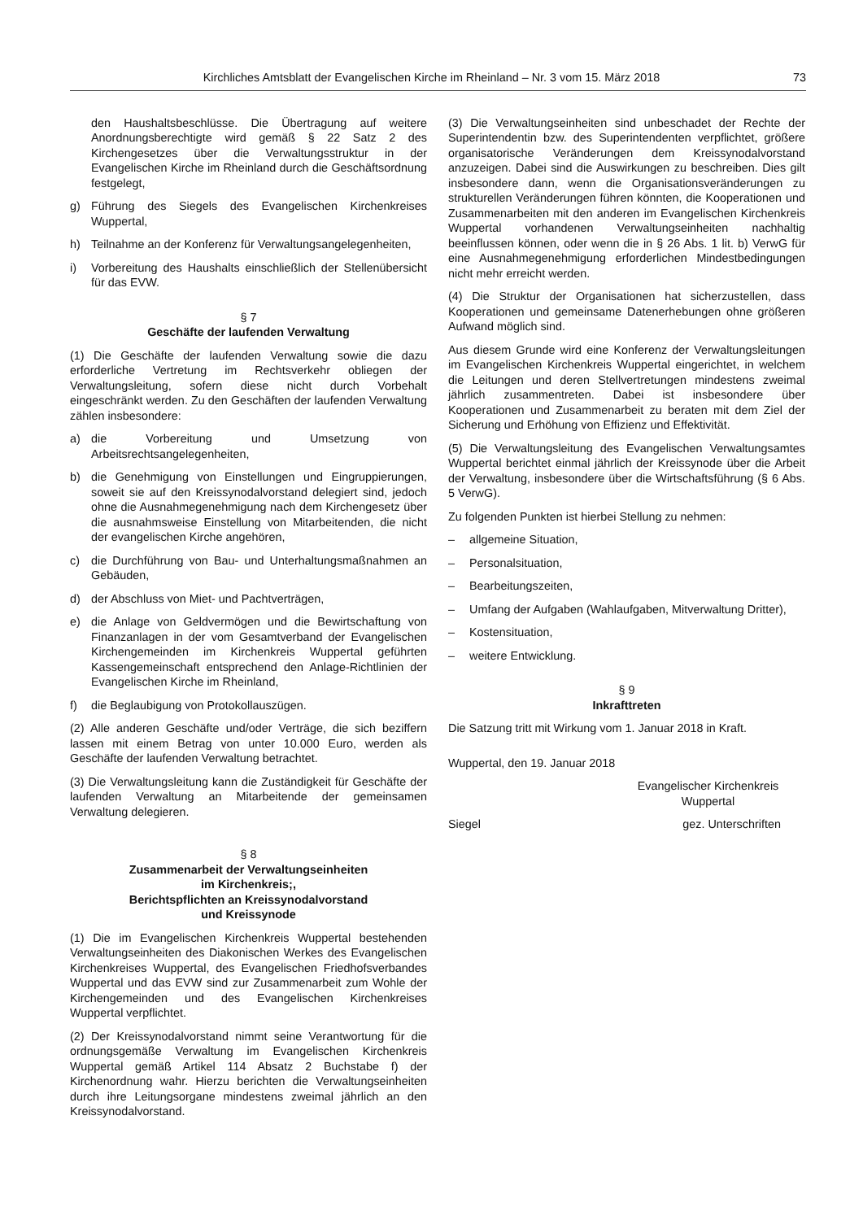Kirchliches Amtsblatt der Evangelischen Kirche im Rheinland – Nr. 3 vom 15. März 2018 73
den Haushaltsbeschlüsse. Die Übertragung auf weitere Anordnungsberechtigte wird gemäß § 22 Satz 2 des Kirchengesetzes über die Verwaltungsstruktur in der Evangelischen Kirche im Rheinland durch die Geschäftsordnung festgelegt,
g) Führung des Siegels des Evangelischen Kirchenkreises Wuppertal,
h) Teilnahme an der Konferenz für Verwaltungsangelegenheiten,
i) Vorbereitung des Haushalts einschließlich der Stellenübersicht für das EVW.
§ 7
Geschäfte der laufenden Verwaltung
(1) Die Geschäfte der laufenden Verwaltung sowie die dazu erforderliche Vertretung im Rechtsverkehr obliegen der Verwaltungsleitung, sofern diese nicht durch Vorbehalt eingeschränkt werden. Zu den Geschäften der laufenden Verwaltung zählen insbesondere:
a) die Vorbereitung und Umsetzung von Arbeitsrechtsangelegenheiten,
b) die Genehmigung von Einstellungen und Eingruppierungen, soweit sie auf den Kreissynodalvorstand delegiert sind, jedoch ohne die Ausnahmegenehmigung nach dem Kirchengesetz über die ausnahmsweise Einstellung von Mitarbeitenden, die nicht der evangelischen Kirche angehören,
c) die Durchführung von Bau- und Unterhaltungsmaßnahmen an Gebäuden,
d) der Abschluss von Miet- und Pachtverträgen,
e) die Anlage von Geldvermögen und die Bewirtschaftung von Finanzanlagen in der vom Gesamtverband der Evangelischen Kirchengemeinden im Kirchenkreis Wuppertal geführten Kassengemeinschaft entsprechend den Anlage-Richtlinien der Evangelischen Kirche im Rheinland,
f) die Beglaubigung von Protokollauszügen.
(2) Alle anderen Geschäfte und/oder Verträge, die sich beziffern lassen mit einem Betrag von unter 10.000 Euro, werden als Geschäfte der laufenden Verwaltung betrachtet.
(3) Die Verwaltungsleitung kann die Zuständigkeit für Geschäfte der laufenden Verwaltung an Mitarbeitende der gemeinsamen Verwaltung delegieren.
§ 8
Zusammenarbeit der Verwaltungseinheiten
im Kirchenkreis;,
Berichtspflichten an Kreissynodalvorstand
und Kreissynode
(1) Die im Evangelischen Kirchenkreis Wuppertal bestehenden Verwaltungseinheiten des Diakonischen Werkes des Evangelischen Kirchenkreises Wuppertal, des Evangelischen Friedhofsverbandes Wuppertal und das EVW sind zur Zusammenarbeit zum Wohle der Kirchengemeinden und des Evangelischen Kirchenkreises Wuppertal verpflichtet.
(2) Der Kreissynodalvorstand nimmt seine Verantwortung für die ordnungsgemäße Verwaltung im Evangelischen Kirchenkreis Wuppertal gemäß Artikel 114 Absatz 2 Buchstabe f) der Kirchenordnung wahr. Hierzu berichten die Verwaltungseinheiten durch ihre Leitungsorgane mindestens zweimal jährlich an den Kreissynodalvorstand.
(3) Die Verwaltungseinheiten sind unbeschadet der Rechte der Superintendentin bzw. des Superintendenten verpflichtet, größere organisatorische Veränderungen dem Kreissynodalvorstand anzuzeigen. Dabei sind die Auswirkungen zu beschreiben. Dies gilt insbesondere dann, wenn die Organisationsveränderungen zu strukturellen Veränderungen führen könnten, die Kooperationen und Zusammenarbeiten mit den anderen im Evangelischen Kirchenkreis Wuppertal vorhandenen Verwaltungseinheiten nachhaltig beeinflussen können, oder wenn die in § 26 Abs. 1 lit. b) VerwG für eine Ausnahmegenehmigung erforderlichen Mindestbedingungen nicht mehr erreicht werden.
(4) Die Struktur der Organisationen hat sicherzustellen, dass Kooperationen und gemeinsame Datenerhebungen ohne größeren Aufwand möglich sind.
Aus diesem Grunde wird eine Konferenz der Verwaltungsleitungen im Evangelischen Kirchenkreis Wuppertal eingerichtet, in welchem die Leitungen und deren Stellvertretungen mindestens zweimal jährlich zusammentreten. Dabei ist insbesondere über Kooperationen und Zusammenarbeit zu beraten mit dem Ziel der Sicherung und Erhöhung von Effizienz und Effektivität.
(5) Die Verwaltungsleitung des Evangelischen Verwaltungsamtes Wuppertal berichtet einmal jährlich der Kreissynode über die Arbeit der Verwaltung, insbesondere über die Wirtschaftsführung (§ 6 Abs. 5 VerwG).
Zu folgenden Punkten ist hierbei Stellung zu nehmen:
– allgemeine Situation,
– Personalsituation,
– Bearbeitungszeiten,
– Umfang der Aufgaben (Wahlaufgaben, Mitverwaltung Dritter),
– Kostensituation,
– weitere Entwicklung.
§ 9
Inkrafttreten
Die Satzung tritt mit Wirkung vom 1. Januar 2018 in Kraft.
Wuppertal, den 19. Januar 2018
Evangelischer Kirchenkreis
Wuppertal
Siegel gez. Unterschriften